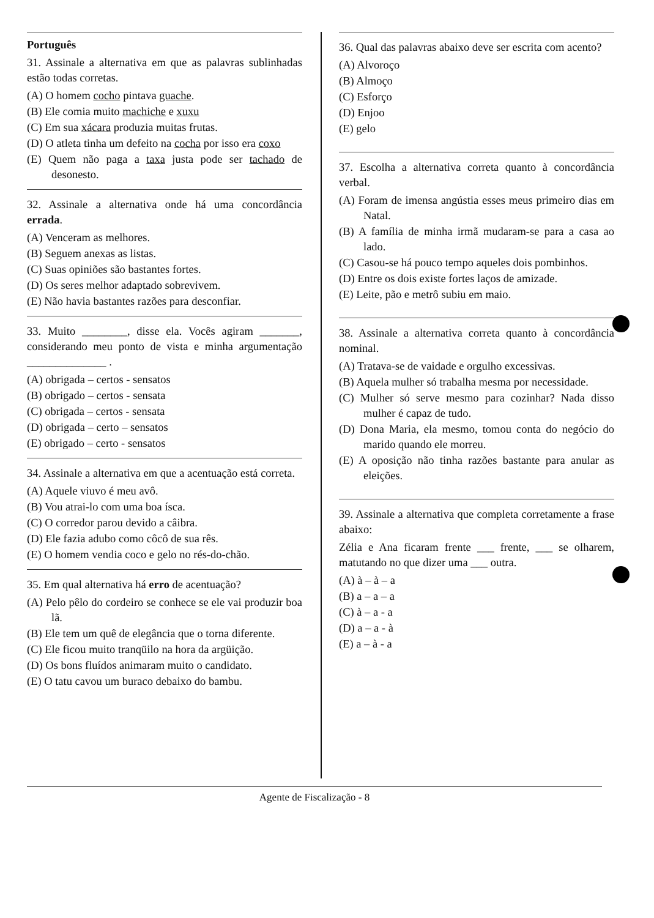Português
31. Assinale a alternativa em que as palavras sublinhadas estão todas corretas.
(A) O homem cocho pintava guache.
(B) Ele comia muito machiche e xuxu
(C) Em sua xácara produzia muitas frutas.
(D) O atleta tinha um defeito na cocha por isso era coxo
(E) Quem não paga a taxa justa pode ser tachado de desonesto.
32. Assinale a alternativa onde há uma concordância errada.
(A) Venceram as melhores.
(B) Seguem anexas as listas.
(C) Suas opiniões são bastantes fortes.
(D) Os seres melhor adaptado sobrevivem.
(E) Não havia bastantes razões para desconfiar.
33. Muito ________, disse ela. Vocês agiram _______, considerando meu ponto de vista e minha argumentação ______________ .
(A) obrigada – certos - sensatos
(B) obrigado – certos - sensata
(C) obrigada – certos - sensata
(D) obrigada – certo – sensatos
(E) obrigado – certo - sensatos
34. Assinale a alternativa em que a acentuação está correta.
(A) Aquele viuvo é meu avô.
(B) Vou atrai-lo com uma boa ísca.
(C) O corredor parou devido a câibra.
(D) Ele fazia adubo como côcô de sua rês.
(E) O homem vendia coco e gelo no rés-do-chão.
35. Em qual alternativa há erro de acentuação?
(A) Pelo pêlo do cordeiro se conhece se ele vai produzir boa lã.
(B) Ele tem um quê de elegância que o torna diferente.
(C) Ele ficou muito tranqüilo na hora da argüição.
(D) Os bons fluídos animaram muito o candidato.
(E) O tatu cavou um buraco debaixo do bambu.
36. Qual das palavras abaixo deve ser escrita com acento?
(A) Alvoroço
(B) Almoço
(C) Esforço
(D) Enjoo
(E) gelo
37. Escolha a alternativa correta quanto à concordância verbal.
(A) Foram de imensa angústia esses meus primeiro dias em Natal.
(B) A família de minha irmã mudaram-se para a casa ao lado.
(C) Casou-se há pouco tempo aqueles dois pombinhos.
(D) Entre os dois existe fortes laços de amizade.
(E) Leite, pão e metrô subiu em maio.
38. Assinale a alternativa correta quanto à concordância nominal.
(A) Tratava-se de vaidade e orgulho excessivas.
(B) Aquela mulher só trabalha mesma por necessidade.
(C) Mulher só serve mesmo para cozinhar? Nada disso mulher é capaz de tudo.
(D) Dona Maria, ela mesmo, tomou conta do negócio do marido quando ele morreu.
(E) A oposição não tinha razões bastante para anular as eleições.
39. Assinale a alternativa que completa corretamente a frase abaixo:
Zélia e Ana ficaram frente ___ frente, ___ se olharem, matutando no que dizer uma ___ outra.
(A) à – à – a
(B) a – a – a
(C) à – a - a
(D) a – a - à
(E) a – à - a
Agente de Fiscalização - 8